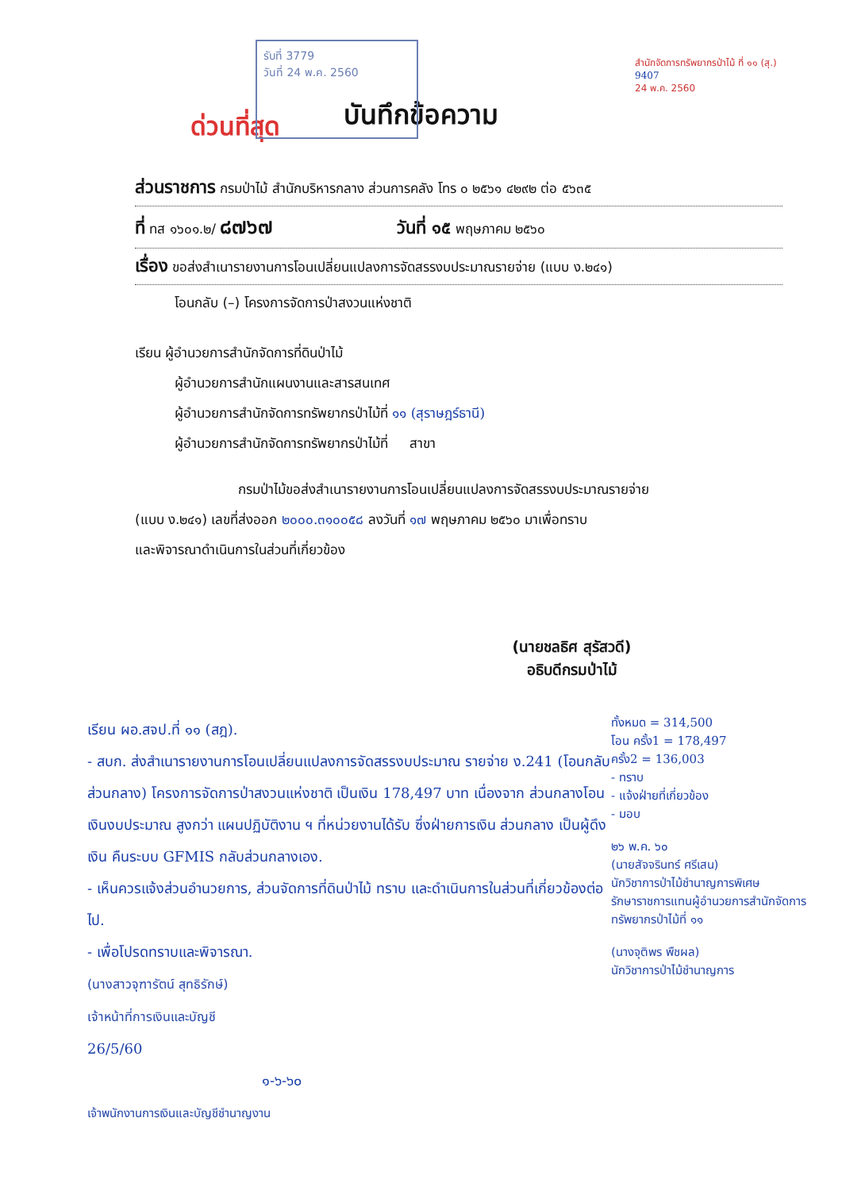รับที่ 3779
วันที่ 24 พ.ค. 2560
สำนักจัดการทรัพยากรป่าไม้ ที่ ๑๑ (สุ.)
9407
24 พ.ค. 2560
บันทึกข้อความ
ด่วนที่สุด
ส่วนราชการ กรมป่าไม้ สำนักบริหารกลาง ส่วนการคลัง โทร ๐ ๒๕๖๑ ๔๒๙๒ ต่อ ๕๖๓๕
ที่ ทส ๑๖๐๑.๒/ ๘๗๖๗ วันที่ ๑๕ พฤษภาคม ๒๕๖๐
เรื่อง ขอส่งสำเนารายงานการโอนเปลี่ยนแปลงการจัดสรรงบประมาณรายจ่าย (แบบ ง.๒๔๑)
โอนกลับ (–) โครงการจัดการป่าสงวนแห่งชาติ
เรียน ผู้อำนวยการสำนักจัดการที่ดินป่าไม้
ผู้อำนวยการสำนักแผนงานและสารสนเทศ
ผู้อำนวยการสำนักจัดการทรัพยากรป่าไม้ที่ ๑๑ (สุราษฎร์ธานี)
ผู้อำนวยการสำนักจัดการทรัพยากรป่าไม้ที่ สาขา
กรมป่าไม้ขอส่งสำเนารายงานการโอนเปลี่ยนแปลงการจัดสรรงบประมาณรายจ่าย
(แบบ ง.๒๔๑) เลขที่ส่งออก ๒๐๐๐.๓๑๐๐๕๘ ลงวันที่ ๑๗ พฤษภาคม ๒๕๖๐ มาเพื่อทราบ
และพิจารณาดำเนินการในส่วนที่เกี่ยวข้อง
(นายชลธิศ สุรัสวดี)
อธิบดีกรมป่าไม้
เรียน ผอ.สจป.ที่ ๑๑ (สฎ).
- สบก. ส่งสำเนารายงานการโอนเปลี่ยนแปลงการจัดสรรงบประมาณ รายจ่าย ง.241 (โอนกลับส่วนกลาง) โครงการจัดการป่าสงวนแห่งชาติ เป็นเงิน 178,497 บาท เนื่องจาก ส่วนกลางโอนเงินงบประมาณ สูงกว่า แผนปฏิบัติงาน ฯ ที่หน่วยงานได้รับ ซึ่งฝ่ายการเงิน ส่วนกลาง เป็นผู้ดึงเงิน คืนระบบ GFMIS กลับส่วนกลางเอง.
- เห็นควรแจ้งส่วนอำนวยการ, ส่วนจัดการที่ดินป่าไม้ ทราบ และดำเนินการในส่วนที่เกี่ยวข้องต่อไป.
- เพื่อโปรดทราบและพิจารณา.
(นางสาวจุฑารัตน์ สุทธิรักษ์)
เจ้าหน้าที่การเงินและบัญชี
26/5/60
๑-๖-๖๐
เจ้าพนักงานการเงินและบัญชีชำนาญงาน
ทั้งหมด = 314,500
โอน ครั้ง1 = 178,497
ครั้ง2 = 136,003
- ทราบ
- แจ้งฝ่ายที่เกี่ยวข้อง
- มอบ
๒๖ พ.ค. ๖๐
(นายสัจจรินทร์ ศรีเสน)
นักวิชาการป่าไม้ชำนาญการพิเศษ
รักษาราชการแทนผู้อำนวยการสำนักจัดการทรัพยากรป่าไม้ที่ ๑๑
(นางจุติพร พืชผล)
นักวิชาการป่าไม้ชำนาญการ